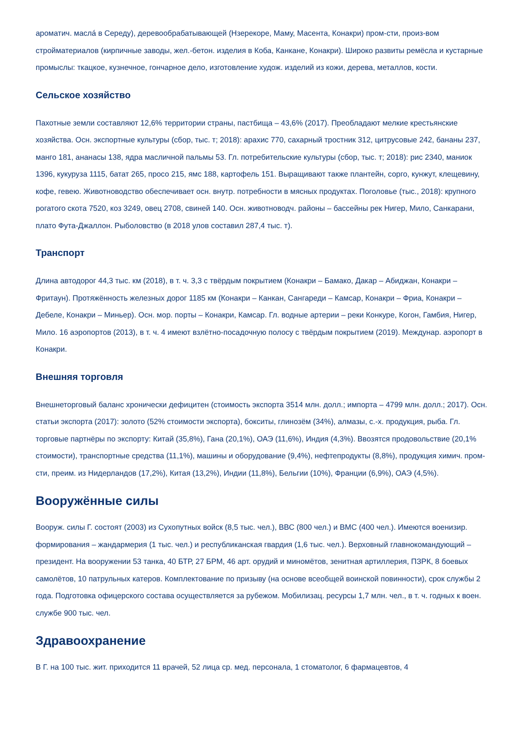ароматич. маслá в Середу), деревообрабатывающей (Нзерекоре, Маму, Масента, Конакри) пром-сти, произ-вом стройматериалов (кирпичные заводы, жел.-бетон. изделия в Коба, Канкане, Конакри). Широко развиты ремёсла и кустарные промыслы: ткацкое, кузнечное, гончарное дело, изготовление худож. изделий из кожи, дерева, металлов, кости.
Сельское хозяйство
Пахотные земли составляют 12,6% территории страны, пастбища – 43,6% (2017). Преобладают мелкие крестьянские хозяйства. Осн. экспортные культуры (сбор, тыс. т; 2018): арахис 770, сахарный тростник 312, цитрусовые 242, бананы 237, манго 181, ананасы 138, ядра масличной пальмы 53. Гл. потребительские культуры (сбор, тыс. т; 2018): рис 2340, маниок 1396, кукуруза 1115, батат 265, просо 215, ямс 188, картофель 151. Выращивают также плантейн, сорго, кунжут, клещевину, кофе, гевею. Животноводство обеспечивает осн. внутр. потребности в мясных продуктах. Поголовье (тыс., 2018): крупного рогатого скота 7520, коз 3249, овец 2708, свиней 140. Осн. животноводч. районы – бассейны рек Нигер, Мило, Санкарани, плато Фута-Джаллон. Рыболовство (в 2018 улов составил 287,4 тыс. т).
Транспорт
Длина автодорог 44,3 тыс. км (2018), в т. ч. 3,3 с твёрдым покрытием (Конакри – Бамако, Дакар – Абиджан, Конакри – Фритаун). Протяжённость железных дорог 1185 км (Конакри – Канкан, Сангареди – Камсар, Конакри – Фриа, Конакри – Дебеле, Конакри – Миньер). Осн. мор. порты – Конакри, Камсар. Гл. водные артерии – реки Конкуре, Когон, Гамбия, Нигер, Мило. 16 аэропортов (2013), в т. ч. 4 имеют взлётно-посадочную полосу с твёрдым покрытием (2019). Междунар. аэропорт в Конакри.
Внешняя торговля
Внешнеторговый баланс хронически дефицитен (стоимость экспорта 3514 млн. долл.; импорта – 4799 млн. долл.; 2017). Осн. статьи экспорта (2017): золото (52% стоимости экспорта), бокситы, глинозём (34%), алмазы, с.-х. продукция, рыба. Гл. торговые партнёры по экспорту: Китай (35,8%), Гана (20,1%), ОАЭ (11,6%), Индия (4,3%). Ввозятся продовольствие (20,1% стоимости), транспортные средства (11,1%), машины и оборудование (9,4%), нефтепродукты (8,8%), продукция химич. пром-сти, преим. из Нидерландов (17,2%), Китая (13,2%), Индии (11,8%), Бельгии (10%), Франции (6,9%), ОАЭ (4,5%).
Вооружённые силы
Вооруж. силы Г. состоят (2003) из Сухопутных войск (8,5 тыс. чел.), ВВС (800 чел.) и ВМС (400 чел.). Имеются военизир. формирования – жандармерия (1 тыс. чел.) и республиканская гвардия (1,6 тыс. чел.). Верховный главнокомандующий – президент. На вооружении 53 танка, 40 БТР, 27 БРМ, 46 арт. орудий и миномётов, зенитная артиллерия, ПЗРК, 8 боевых самолётов, 10 патрульных катеров. Комплектование по призыву (на основе всеобщей воинской повинности), срок службы 2 года. Подготовка офицерского состава осуществляется за рубежом. Мобилизац. ресурсы 1,7 млн. чел., в т. ч. годных к воен. службе 900 тыс. чел.
Здравоохранение
В Г. на 100 тыс. жит. приходится 11 врачей, 52 лица ср. мед. персонала, 1 стоматолог, 6 фармацевтов, 4